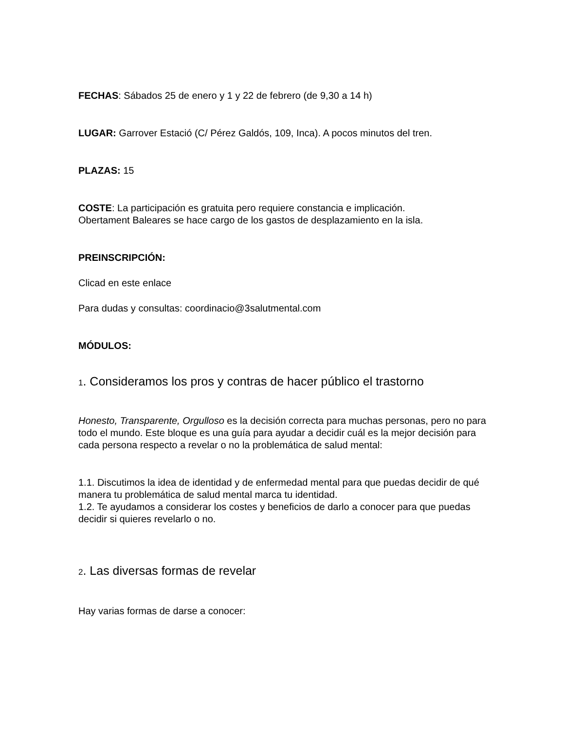FECHAS: Sábados 25 de enero y 1 y 22 de febrero (de 9,30 a 14 h)
LUGAR: Garrover Estació (C/ Pérez Galdós, 109, Inca). A pocos minutos del tren.
PLAZAS: 15
COSTE: La participación es gratuita pero requiere constancia e implicación.
Obertament Baleares se hace cargo de los gastos de desplazamiento en la isla.
PREINSCRIPCIÓN:
Clicad en este enlace
Para dudas y consultas: coordinacio@3salutmental.com
MÓDULOS:
1. Consideramos los pros y contras de hacer público el trastorno
Honesto, Transparente, Orgulloso es la decisión correcta para muchas personas, pero no para todo el mundo. Este bloque es una guía para ayudar a decidir cuál es la mejor decisión para cada persona respecto a revelar o no la problemática de salud mental:
1.1. Discutimos la idea de identidad y de enfermedad mental para que puedas decidir de qué manera tu problemática de salud mental marca tu identidad.
1.2. Te ayudamos a considerar los costes y beneficios de darlo a conocer para que puedas decidir si quieres revelarlo o no.
2. Las diversas formas de revelar
Hay varias formas de darse a conocer: